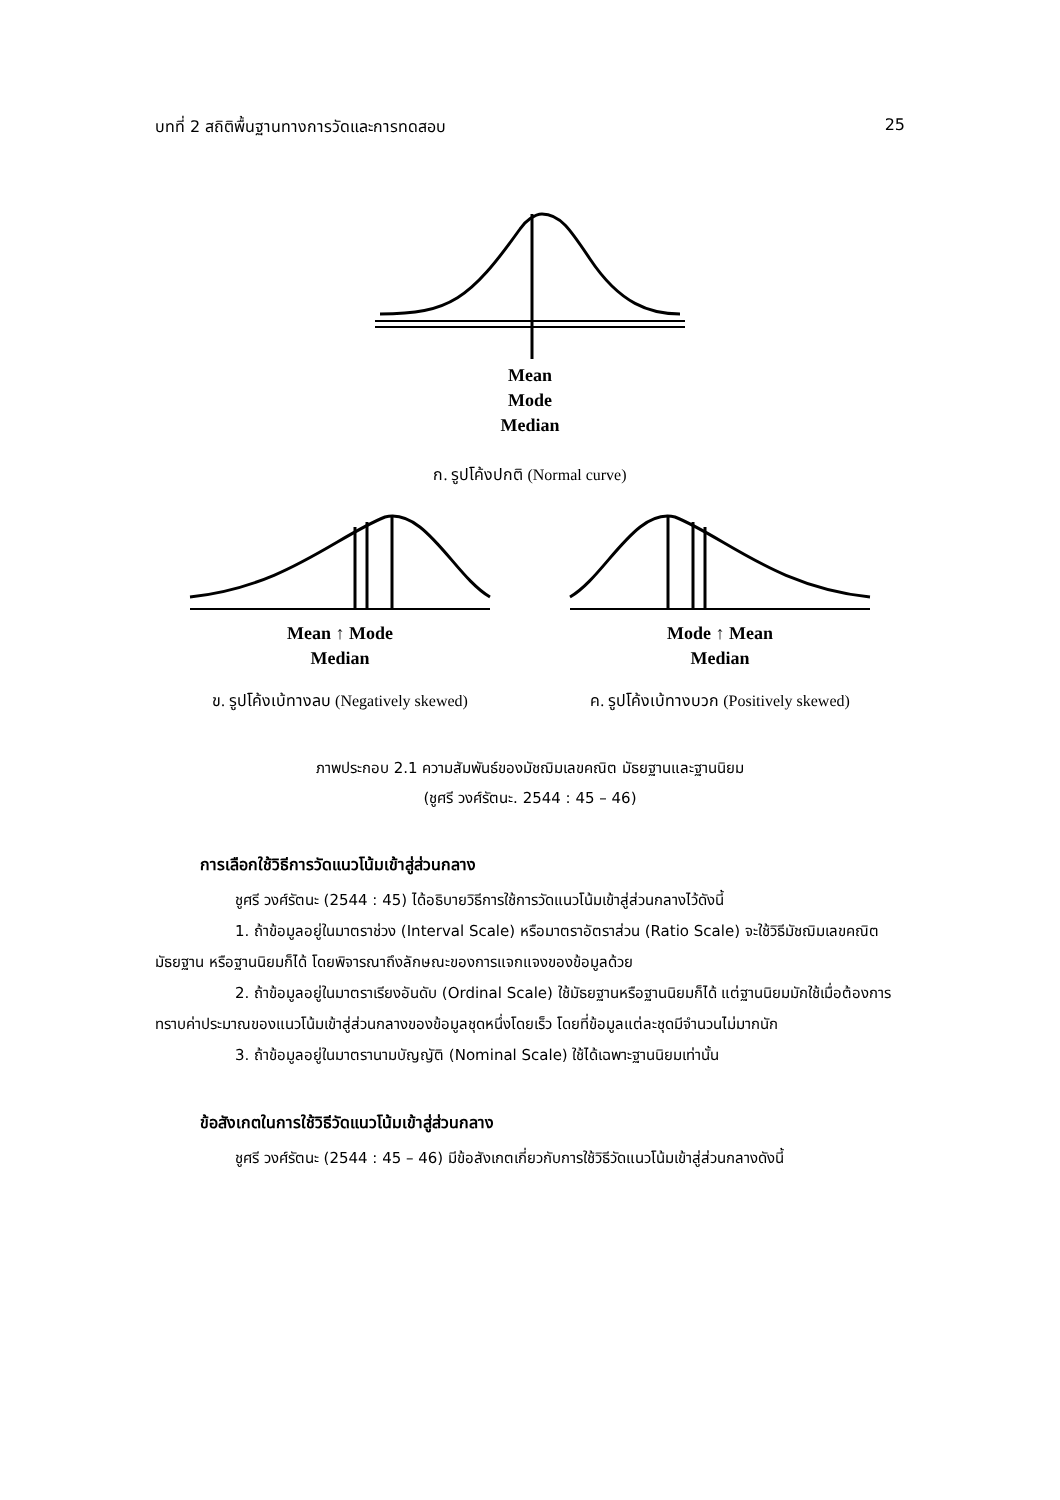บทที่ 2 สถิติพื้นฐานทางการวัดและการทดสอบ 25
Mean
Mode
Median
ก. รูปโค้งปกติ (Normal curve)
Mean ↑ Mode
Median
ข. รูปโค้งเบ้ทางลบ (Negatively skewed)
Mode ↑ Mean
Median
ค. รูปโค้งเบ้ทางบวก (Positively skewed)
ภาพประกอบ 2.1 ความสัมพันธ์ของมัชฌิมเลขคณิต มัธยฐานและฐานนิยม
(ชูศรี วงศ์รัตนะ. 2544 : 45 – 46)
การเลือกใช้วิธีการวัดแนวโน้มเข้าสู่ส่วนกลาง
ชูศรี วงศ์รัตนะ (2544 : 45) ได้อธิบายวิธีการใช้การวัดแนวโน้มเข้าสู่ส่วนกลางไว้ดังนี้
1. ถ้าข้อมูลอยู่ในมาตราช่วง (Interval Scale) หรือมาตราอัตราส่วน (Ratio Scale) จะใช้วิธีมัชฌิมเลขคณิต มัธยฐาน หรือฐานนิยมก็ได้ โดยพิจารณาถึงลักษณะของการแจกแจงของข้อมูลด้วย
2. ถ้าข้อมูลอยู่ในมาตราเรียงอันดับ (Ordinal Scale) ใช้มัธยฐานหรือฐานนิยมก็ได้ แต่ฐานนิยมมักใช้เมื่อต้องการทราบค่าประมาณของแนวโน้มเข้าสู่ส่วนกลางของข้อมูลชุดหนึ่งโดยเร็ว โดยที่ข้อมูลแต่ละชุดมีจำนวนไม่มากนัก
3. ถ้าข้อมูลอยู่ในมาตรานามบัญญัติ (Nominal Scale) ใช้ได้เฉพาะฐานนิยมเท่านั้น
ข้อสังเกตในการใช้วิธีวัดแนวโน้มเข้าสู่ส่วนกลาง
ชูศรี วงศ์รัตนะ (2544 : 45 – 46) มีข้อสังเกตเกี่ยวกับการใช้วิธีวัดแนวโน้มเข้าสู่ส่วนกลางดังนี้